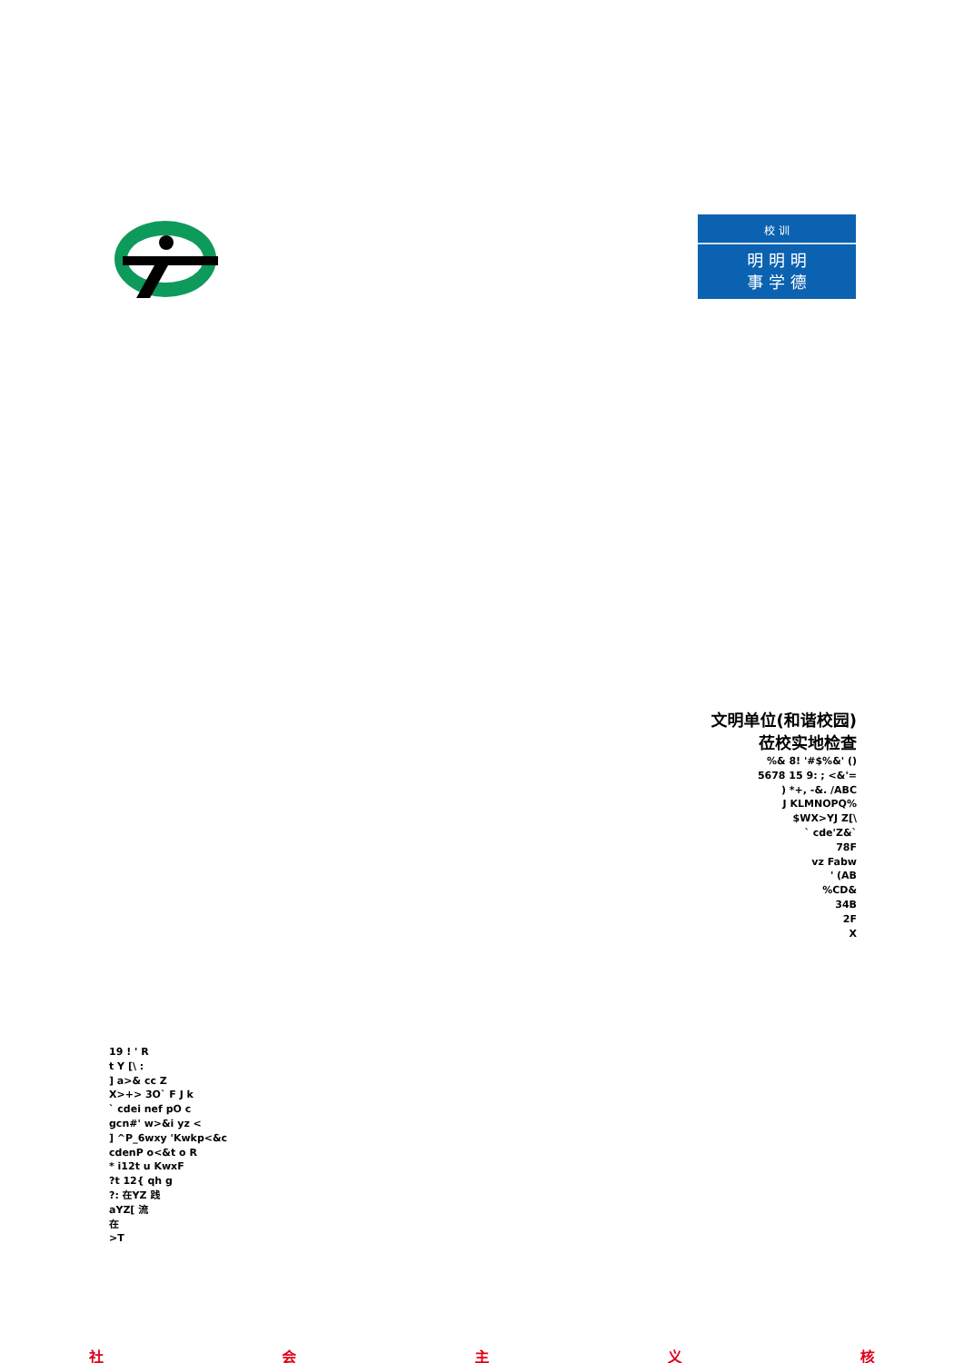校 训
明 明 明
事 学 德
文明单位(和谐校园)
莅校实地检查
%& 8! '#$%&' ()
5678 15 9: ; <&'=
) *+, -&. /ABC
J KLMNOPQ%
$WX>YJ Z[\
` cde'Z&`
78F
vz Fabw
' (AB
%CD&
34B
2F
X
19 ! ' R
t Y [\ :
] a>& cc Z
X>+> 3O` F J k
` cdei nef pO c
gcn#' w>&i yz <
] ^P_6wxy 'Kwkp<&c
cdenP o<&t o R
* i12t u KwxF
?t 12{ qh g
?: 在YZ 践
aYZ[ 流
在
>T
社会主义核